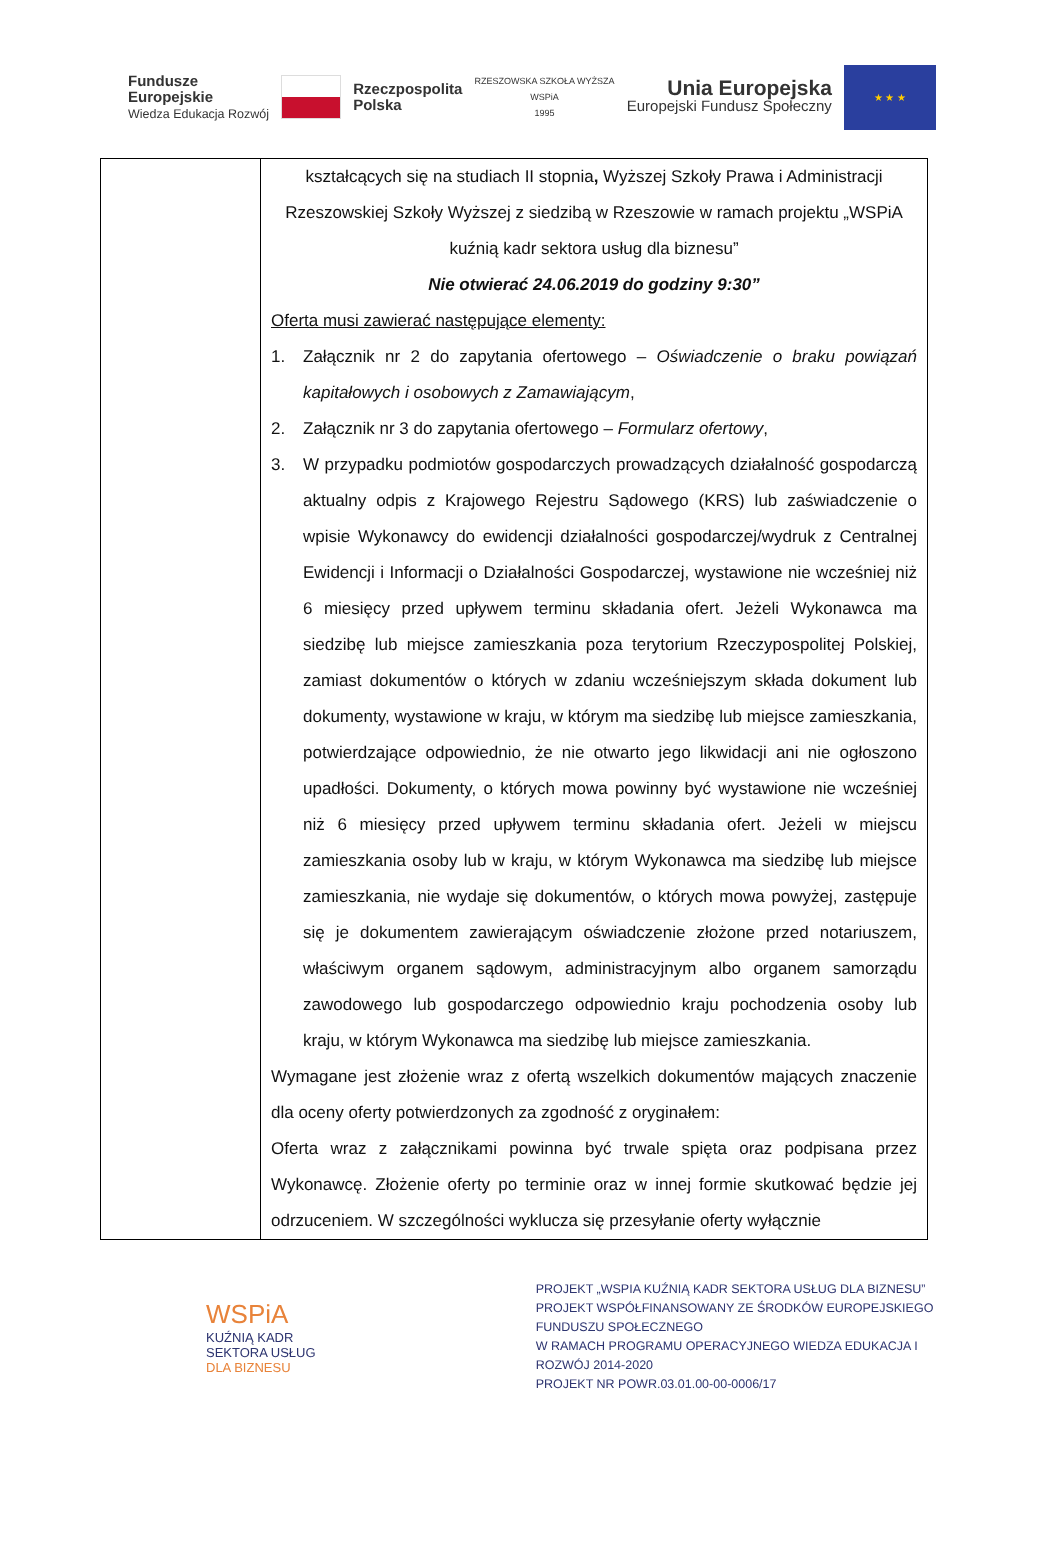Fundusze
Europejskie
Wiedza Edukacja Rozwój
Rzeczpospolita
Polska
RZESZOWSKA SZKOŁA WYŻSZA
WSPiA
1995
Unia Europejska
Europejski Fundusz Społeczny
★ ★ ★
| | kształcących się na studiach II stopnia , Wyższej Szkoły Prawa i Administracji Rzeszowskiej Szkoły Wyższej z siedzibą w Rzeszowie w ramach projektu „WSPiA kuźnią kadr sektora usług dla biznesu” Nie otwierać 24.06.2019 do godziny 9:30” Oferta musi zawierać następujące elementy: 1. Załącznik nr 2 do zapytania ofertowego – Oświadczenie o braku powiązań kapitałowych i osobowych z Zamawiającym , 2. Załącznik nr 3 do zapytania ofertowego – Formularz ofertowy , 3. W przypadku podmiotów gospodarczych prowadzących działalność gospodarczą aktualny odpis z Krajowego Rejestru Sądowego (KRS) lub zaświadczenie o wpisie Wykonawcy do ewidencji działalności gospodarczej/wydruk z Centralnej Ewidencji i Informacji o Działalności Gospodarczej, wystawione nie wcześniej niż 6 miesięcy przed upływem terminu składania ofert. Jeżeli Wykonawca ma siedzibę lub miejsce zamieszkania poza terytorium Rzeczypospolitej Polskiej, zamiast dokumentów o których w zdaniu wcześniejszym składa dokument lub dokumenty, wystawione w kraju, w którym ma siedzibę lub miejsce zamieszkania, potwierdzające odpowiednio, że nie otwarto jego likwidacji ani nie ogłoszono upadłości. Dokumenty, o których mowa powinny być wystawione nie wcześniej niż 6 miesięcy przed upływem terminu składania ofert. Jeżeli w miejscu zamieszkania osoby lub w kraju, w którym Wykonawca ma siedzibę lub miejsce zamieszkania, nie wydaje się dokumentów, o których mowa powyżej, zastępuje się je dokumentem zawierającym oświadczenie złożone przed notariuszem, właściwym organem sądowym, administracyjnym albo organem samorządu zawodowego lub gospodarczego odpowiednio kraju pochodzenia osoby lub kraju, w którym Wykonawca ma siedzibę lub miejsce zamieszkania. Wymagane jest złożenie wraz z ofertą wszelkich dokumentów mających znaczenie dla oceny oferty potwierdzonych za zgodność z oryginałem: Oferta wraz z załącznikami powinna być trwale spięta oraz podpisana przez Wykonawcę. Złożenie oferty po terminie oraz w innej formie skutkować będzie jej odrzuceniem. W szczególności wyklucza się przesyłanie oferty wyłącznie |
WSPiA
KUŹNIĄ KADR
SEKTORA USŁUG
DLA BIZNESU
PROJEKT „WSPIA KUŹNIĄ KADR SEKTORA USŁUG DLA BIZNESU”
PROJEKT WSPÓŁFINANSOWANY ZE ŚRODKÓW EUROPEJSKIEGO FUNDUSZU SPOŁECZNEGO
W RAMACH PROGRAMU OPERACYJNEGO WIEDZA EDUKACJA I ROZWÓJ 2014-2020
PROJEKT NR POWR.03.01.00-00-0006/17